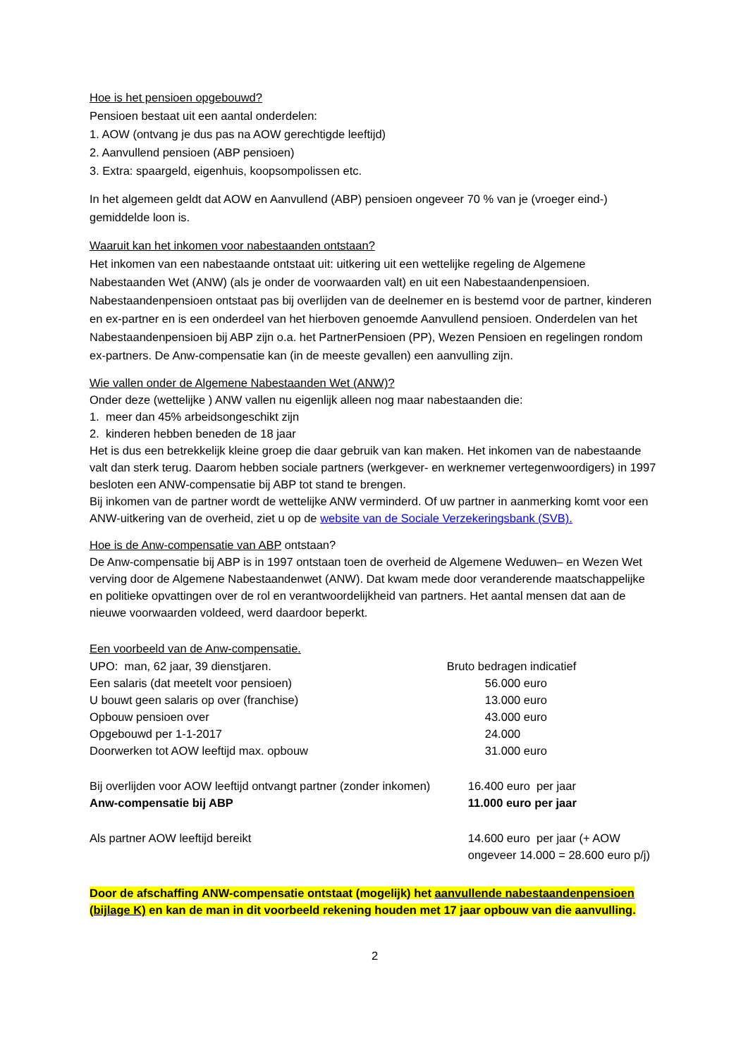Hoe is het pensioen opgebouwd?
Pensioen bestaat uit een aantal onderdelen:
1. AOW (ontvang je dus pas na AOW gerechtigde leeftijd)
2. Aanvullend pensioen (ABP pensioen)
3. Extra: spaargeld, eigenhuis, koopsompolissen etc.
In het algemeen geldt dat AOW en Aanvullend (ABP) pensioen ongeveer 70 % van je (vroeger eind-) gemiddelde loon is.
Waaruit kan het inkomen voor nabestaanden ontstaan?
Het inkomen van een nabestaande ontstaat uit: uitkering uit een wettelijke regeling de Algemene Nabestaanden Wet (ANW) (als je onder de voorwaarden valt) en uit een Nabestaandenpensioen. Nabestaandenpensioen ontstaat pas bij overlijden van de deelnemer en is bestemd voor de partner, kinderen en ex-partner en is een onderdeel van het hierboven genoemde Aanvullend pensioen. Onderdelen van het Nabestaandenpensioen bij ABP zijn o.a. het PartnerPensioen (PP), Wezen Pensioen en regelingen rondom ex-partners. De Anw-compensatie kan (in de meeste gevallen) een aanvulling zijn.
Wie vallen onder de Algemene Nabestaanden Wet (ANW)?
Onder deze (wettelijke ) ANW vallen nu eigenlijk alleen nog maar nabestaanden die:
1. meer dan 45% arbeidsongeschikt zijn
2. kinderen hebben beneden de 18 jaar
Het is dus een betrekkelijk kleine groep die daar gebruik van kan maken. Het inkomen van de nabestaande valt dan sterk terug. Daarom hebben sociale partners (werkgever- en werknemer vertegenwoordigers) in 1997 besloten een ANW-compensatie bij ABP tot stand te brengen.
Bij inkomen van de partner wordt de wettelijke ANW verminderd. Of uw partner in aanmerking komt voor een ANW-uitkering van de overheid, ziet u op de website van de Sociale Verzekeringsbank (SVB).
Hoe is de Anw-compensatie van ABP ontstaan?
De Anw-compensatie bij ABP is in 1997 ontstaan toen de overheid de Algemene Weduwen– en Wezen Wet verving door de Algemene Nabestaandenwet (ANW). Dat kwam mede door veranderende maatschappelijke en politieke opvattingen over de rol en verantwoordelijkheid van partners. Het aantal mensen dat aan de nieuwe voorwaarden voldeed, werd daardoor beperkt.
Een voorbeeld van de Anw-compensatie.
| UPO: man, 62 jaar, 39 dienstjaren. | Bruto bedragen indicatief |
| Een salaris (dat meetelt voor pensioen) | 56.000 euro |
| U bouwt geen salaris op over (franchise) | 13.000 euro |
| Opbouw pensioen over | 43.000 euro |
| Opgebouwd per 1-1-2017 | 24.000 |
| Doorwerken tot AOW leeftijd max. opbouw | 31.000 euro |
| Bij overlijden voor AOW leeftijd ontvangt partner (zonder inkomen) | 16.400 euro per jaar |
| Anw-compensatie bij ABP | 11.000 euro per jaar |
| Als partner AOW leeftijd bereikt | 14.600 euro per jaar (+ AOW ongeveer 14.000 = 28.600 euro p/j) |
Door de afschaffing ANW-compensatie ontstaat (mogelijk) het aanvullende nabestaandenpensioen (bijlage K) en kan de man in dit voorbeeld rekening houden met 17 jaar opbouw van die aanvulling.
2